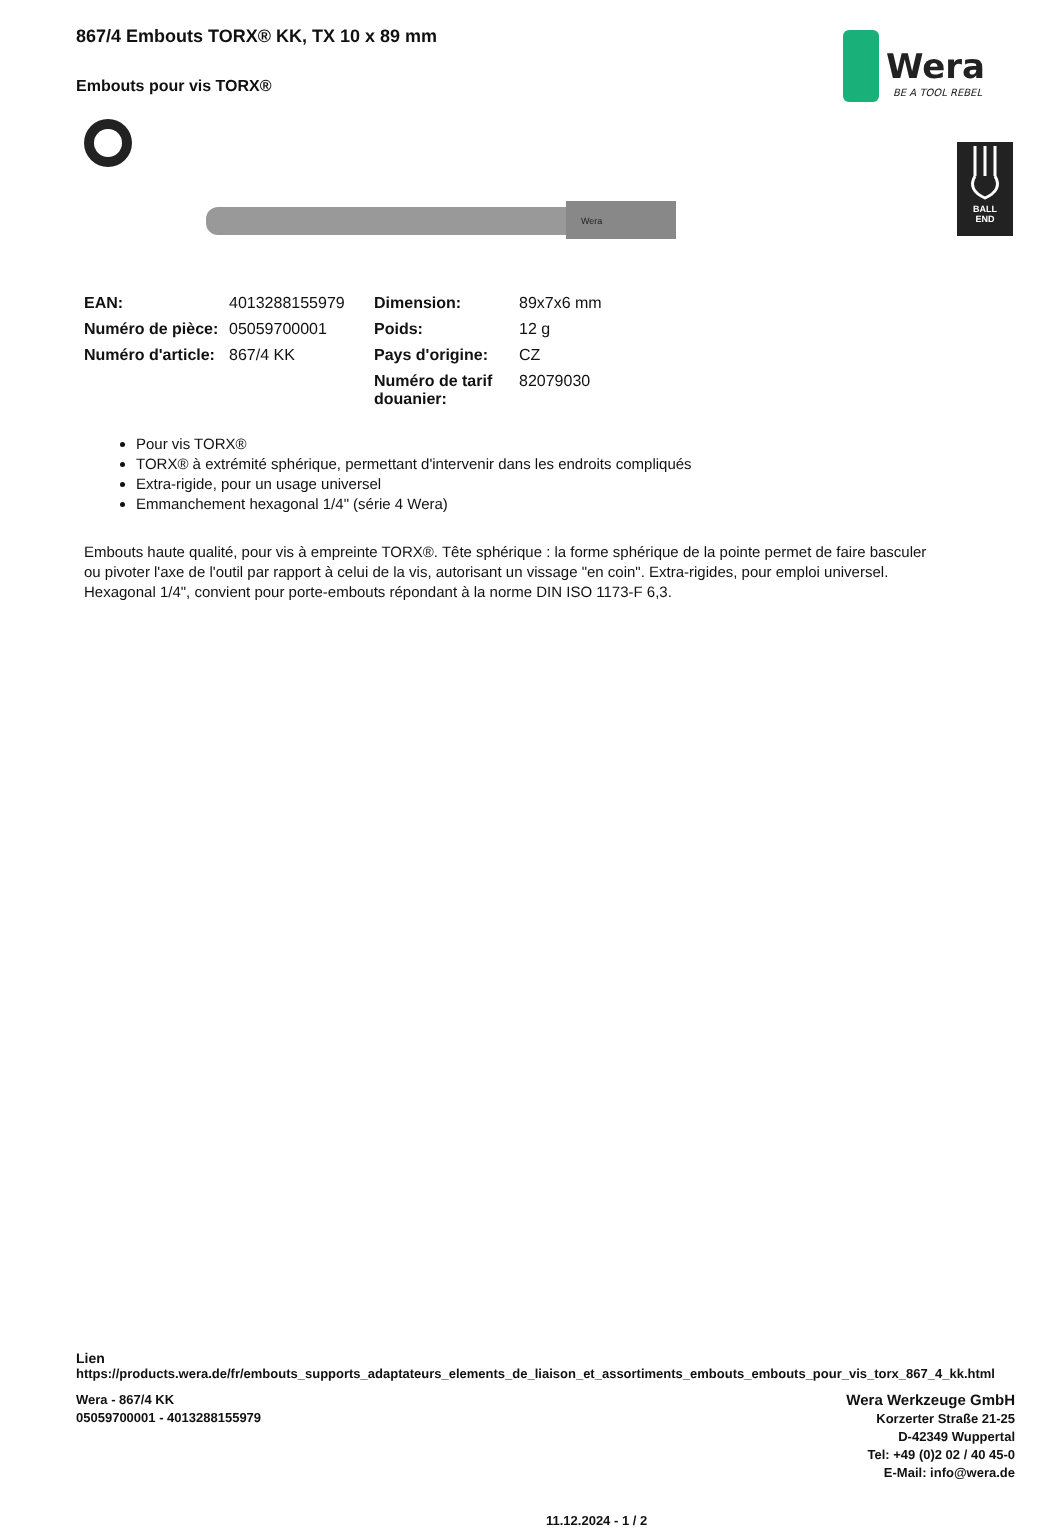867/4 Embouts TORX® KK, TX 10 x 89 mm
Embouts pour vis TORX®
Wera
BE A TOOL REBEL
BALL
END
Wera
| EAN: | 4013288155979 | Dimension: | 89x7x6 mm |
| Numéro de pièce: | 05059700001 | Poids: | 12 g |
| Numéro d'article: | 867/4 KK | Pays d'origine: | CZ |
| | | Numéro de tarif douanier: | 82079030 |
Pour vis TORX®
TORX® à extrémité sphérique, permettant d'intervenir dans les endroits compliqués
Extra-rigide, pour un usage universel
Emmanchement hexagonal 1/4" (série 4 Wera)
Embouts haute qualité, pour vis à empreinte TORX®. Tête sphérique : la forme sphérique de la pointe permet de faire basculer ou pivoter l'axe de l'outil par rapport à celui de la vis, autorisant un vissage "en coin". Extra-rigides, pour emploi universel. Hexagonal 1/4", convient pour porte-embouts répondant à la norme DIN ISO 1173-F 6,3.
Lien
https://products.wera.de/fr/embouts_supports_adaptateurs_elements_de_liaison_et_assortiments_embouts_embouts_pour_vis_torx_867_4_kk.html
Wera - 867/4 KK
05059700001 - 4013288155979
11.12.2024 - 1 / 2
Wera Werkzeuge GmbH
Korzerter Straße 21-25
D-42349 Wuppertal
Tel: +49 (0)2 02 / 40 45-0
E-Mail: info@wera.de